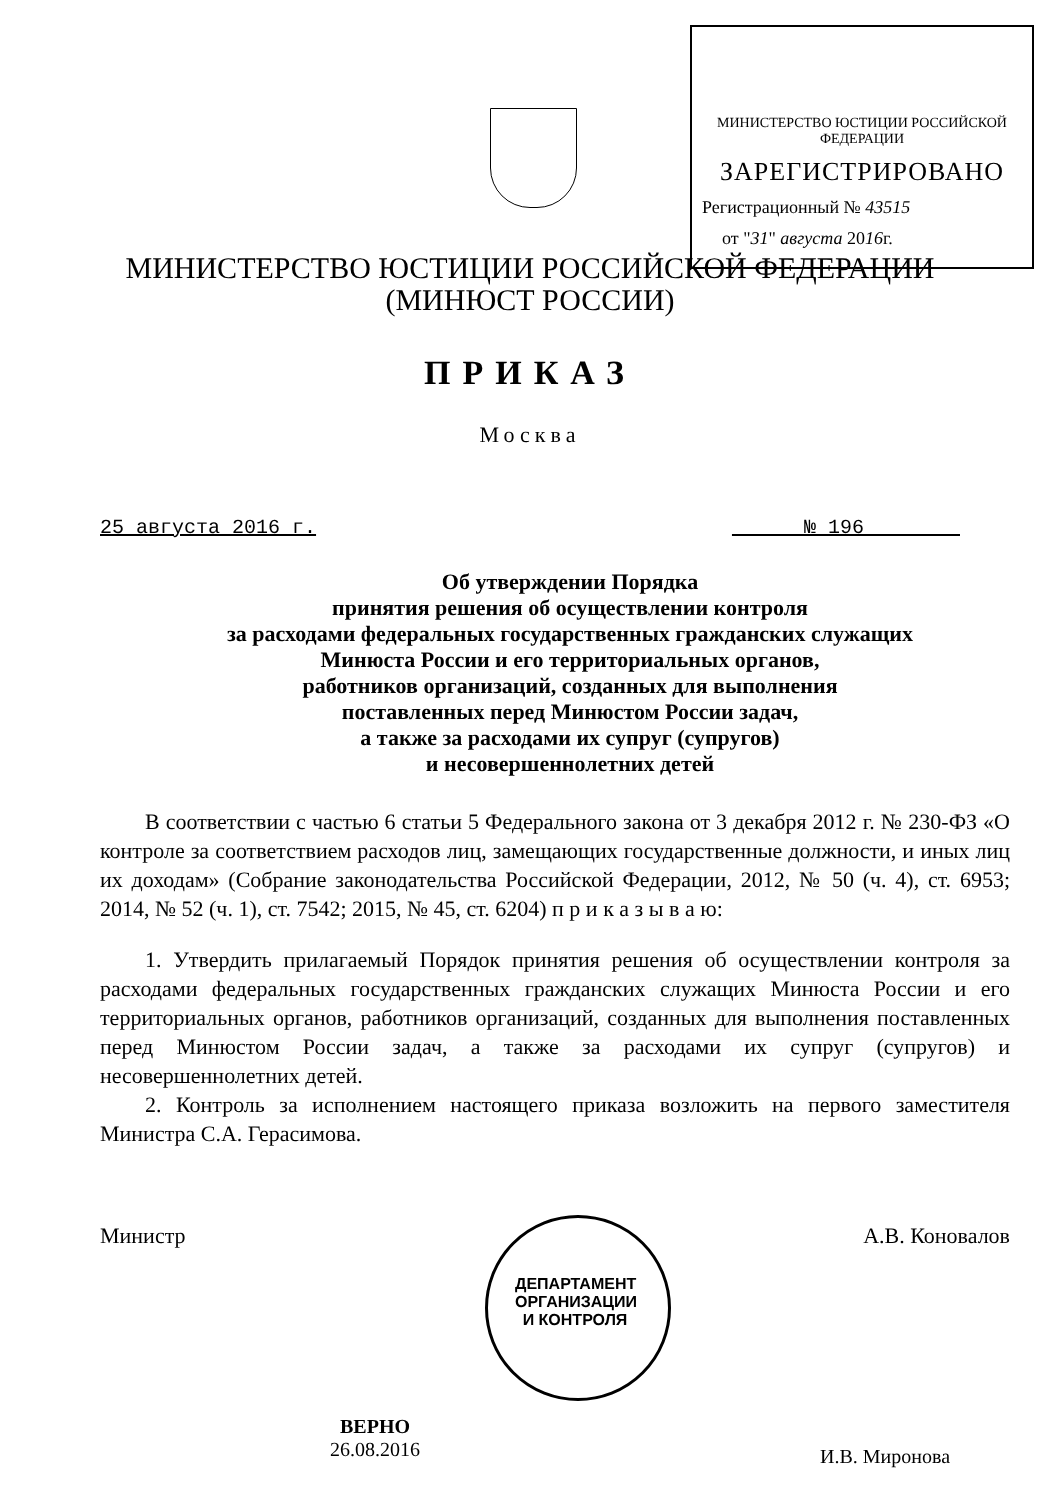МИНИСТЕРСТВО ЮСТИЦИИ РОССИЙСКОЙ ФЕДЕРАЦИИ
ЗАРЕГИСТРИРОВАНО
Регистрационный № 43515
от "31" августа 2016г.
МИНИСТЕРСТВО ЮСТИЦИИ РОССИЙСКОЙ ФЕДЕРАЦИИ
(МИНЮСТ РОССИИ)
ПРИКАЗ
Москва
25 августа 2016 г. № 196
Об утверждении Порядка
принятия решения об осуществлении контроля
за расходами федеральных государственных гражданских служащих
Минюста России и его территориальных органов,
работников организаций, созданных для выполнения
поставленных перед Минюстом России задач,
а также за расходами их супруг (супругов)
и несовершеннолетних детей
В соответствии с частью 6 статьи 5 Федерального закона от 3 декабря 2012 г. № 230-ФЗ «О контроле за соответствием расходов лиц, замещающих государственные должности, и иных лиц их доходам» (Собрание законодательства Российской Федерации, 2012, № 50 (ч. 4), ст. 6953; 2014, № 52 (ч. 1), ст. 7542; 2015, № 45, ст. 6204) п р и к а з ы в а ю:
1. Утвердить прилагаемый Порядок принятия решения об осуществлении контроля за расходами федеральных государственных гражданских служащих Минюста России и его территориальных органов, работников организаций, созданных для выполнения поставленных перед Минюстом России задач, а также за расходами их супруг (супругов) и несовершеннолетних детей.
2. Контроль за исполнением настоящего приказа возложить на первого заместителя Министра С.А. Герасимова.
Министр А.В. Коновалов
ДЕПАРТАМЕНТ ОРГАНИЗАЦИИ И КОНТРОЛЯ
ВЕРНО
26.08.2016
И.В. Миронова